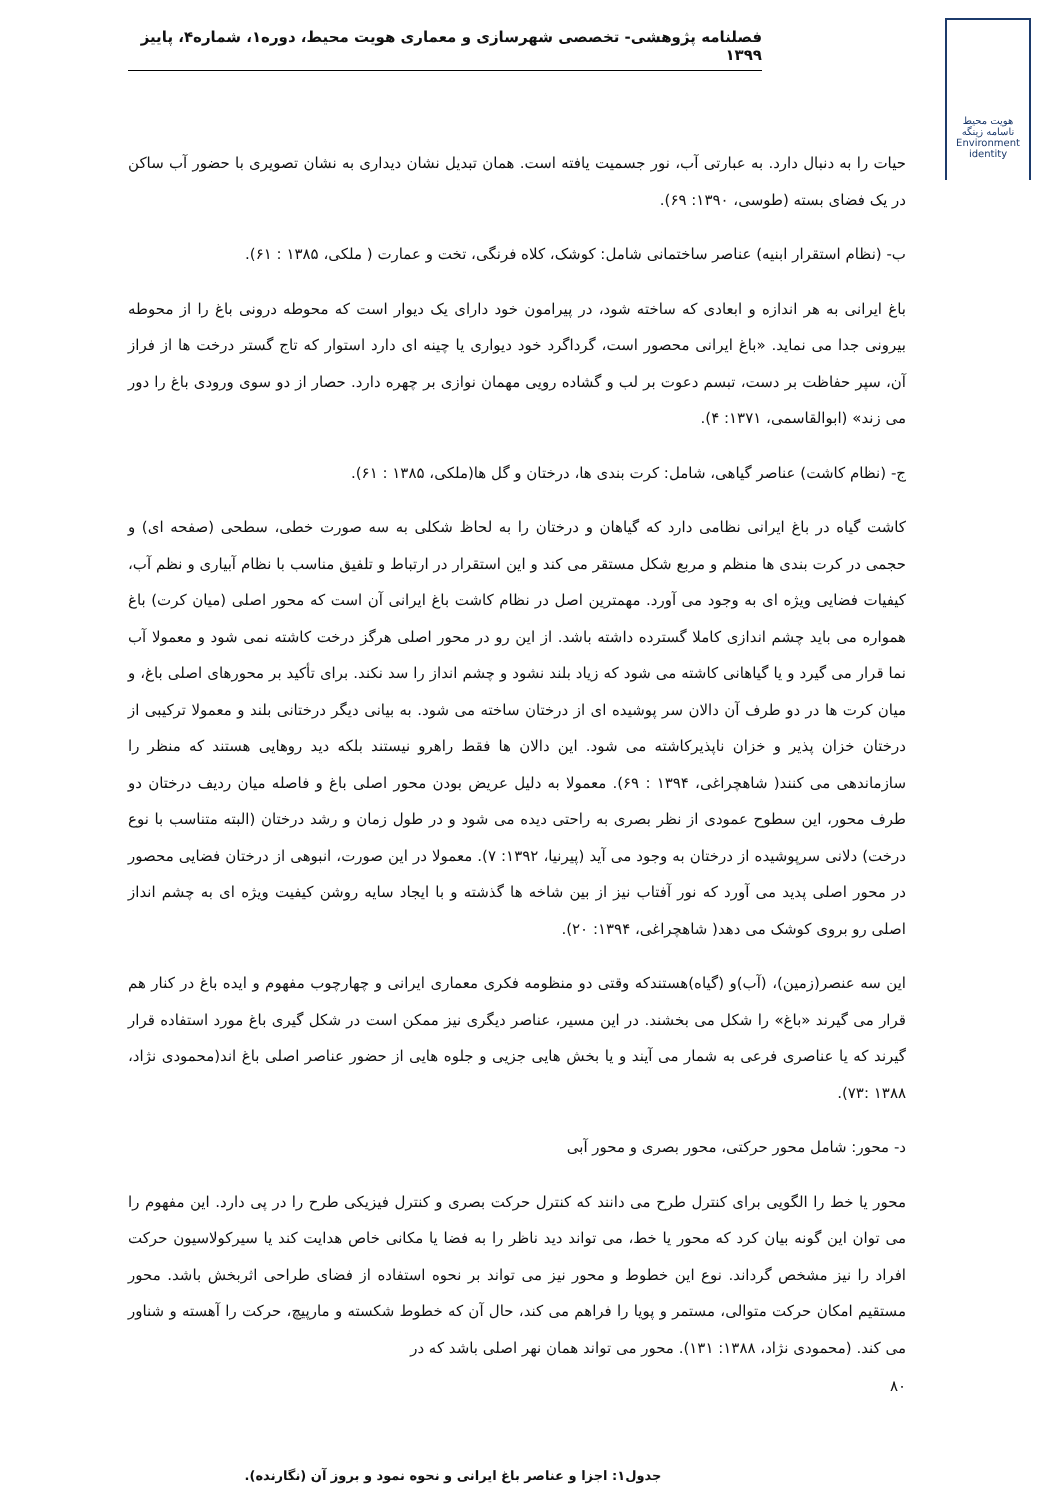فصلنامه پژوهشی- تخصصی شهرسازی و معماری هویت محیط، دوره۱، شماره۴، پاییز ۱۳۹۹
هویت محیط
ناسامه زینگه Environment identity
حیات را به دنبال دارد. به عبارتی آب، نور جسمیت یافته است. همان تبدیل نشان دیداری به نشان تصویری با حضور آب ساکن در یک فضای بسته (طوسی، ۱۳۹۰: ۶۹).
ب- (نظام استقرار ابنیه) عناصر ساختمانی شامل: کوشک، کلاه فرنگی، تخت و عمارت ( ملکی، ۱۳۸۵ : ۶۱).
باغ ایرانی به هر اندازه و ابعادی که ساخته شود، در پیرامون خود دارای یک دیوار است که محوطه درونی باغ را از محوطه بیرونی جدا می نماید. «باغ ایرانی محصور است، گرداگرد خود دیواری یا چینه ای دارد استوار که تاج گستر درخت ها از فراز آن، سپر حفاظت بر دست، تبسم دعوت بر لب و گشاده رویی مهمان نوازی بر چهره دارد. حصار از دو سوی ورودی باغ را دور می زند» (ابوالقاسمی، ۱۳۷۱: ۴).
ج- (نظام کاشت) عناصر گیاهی، شامل: کرت بندی ها، درختان و گل ها(ملکی، ۱۳۸۵ : ۶۱).
کاشت گیاه در باغ ایرانی نظامی دارد که گیاهان و درختان را به لحاظ شکلی به سه صورت خطی، سطحی (صفحه ای) و حجمی در کرت بندی ها منظم و مربع شکل مستقر می کند و این استقرار در ارتباط و تلفیق مناسب با نظام آبیاری و نظم آب، کیفیات فضایی ویژه ای به وجود می آورد. مهمترین اصل در نظام کاشت باغ ایرانی آن است که محور اصلی (میان کرت) باغ همواره می باید چشم اندازی کاملا گسترده داشته باشد. از این رو در محور اصلی هرگز درخت کاشته نمی شود و معمولا آب نما قرار می گیرد و یا گیاهانی کاشته می شود که زیاد بلند نشود و چشم انداز را سد نکند. برای تأکید بر محورهای اصلی باغ، و میان کرت ها در دو طرف آن دالان سر پوشیده ای از درختان ساخته می شود. به بیانی دیگر درختانی بلند و معمولا ترکیبی از درختان خزان پذیر و خزان ناپذیرکاشته می شود. این دالان ها فقط راهرو نیستند بلکه دید روهایی هستند که منظر را سازماندهی می کنند( شاهچراغی، ۱۳۹۴ : ۶۹). معمولا به دلیل عریض بودن محور اصلی باغ و فاصله میان ردیف درختان دو طرف محور، این سطوح عمودی از نظر بصری به راحتی دیده می شود و در طول زمان و رشد درختان (البته متناسب با نوع درخت) دلانی سرپوشیده از درختان به وجود می آید (پیرنیا، ۱۳۹۲: ۷). معمولا در این صورت، انبوهی از درختان فضایی محصور در محور اصلی پدید می آورد که نور آفتاب نیز از بین شاخه ها گذشته و با ایجاد سایه روشن کیفیت ویژه ای به چشم انداز اصلی رو بروی کوشک می دهد( شاهچراغی، ۱۳۹۴: ۲۰).
این سه عنصر(زمین)، (آب)و (گیاه)هستندکه وقتی دو منظومه فکری معماری ایرانی و چهارچوب مفهوم و ایده باغ در کنار هم قرار می گیرند «باغ» را شکل می بخشند. در این مسیر، عناصر دیگری نیز ممکن است در شکل گیری باغ مورد استفاده قرار گیرند که یا عناصری فرعی به شمار می آیند و یا بخش هایی جزیی و جلوه هایی از حضور عناصر اصلی باغ اند(محمودی نژاد، ۱۳۸۸ :۷۳).
د- محور: شامل محور حرکتی، محور بصری و محور آبی
محور یا خط را الگویی برای کنترل طرح می دانند که کنترل حرکت بصری و کنترل فیزیکی طرح را در پی دارد. این مفهوم را می توان این گونه بیان کرد که محور یا خط، می تواند دید ناظر را به فضا یا مکانی خاص هدایت کند یا سیرکولاسیون حرکت افراد را نیز مشخص گرداند. نوع این خطوط و محور نیز می تواند بر نحوه استفاده از فضای طراحی اثربخش باشد. محور مستقیم امکان حرکت متوالی، مستمر و پویا را فراهم می کند، حال آن که خطوط شکسته و مارپیچ، حرکت را آهسته و شناور می کند. (محمودی نژاد، ۱۳۸۸: ۱۳۱). محور می تواند همان نهر اصلی باشد که در
۸۰
جدول۱: اجزا و عناصر باغ ایرانی و نحوه نمود و بروز آن (نگارنده).